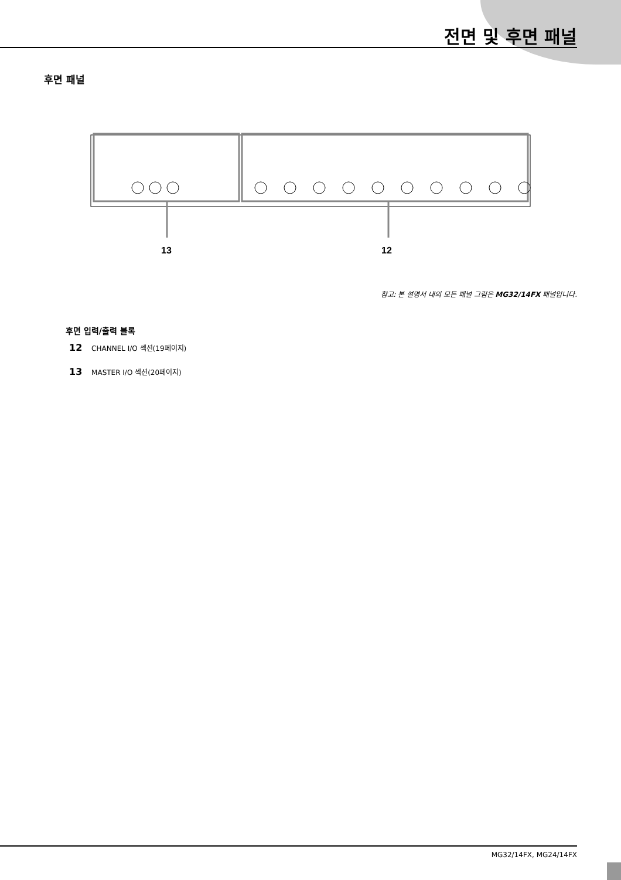전면 및 후면 패널
후면 패널
13
12
참고: 본 설명서 내의 모든 패널 그림은 MG32/14FX 패널입니다.
후면 입력/출력 블록
12 CHANNEL I/O 섹션(19페이지)
13 MASTER I/O 섹션(20페이지)
MG32/14FX, MG24/14FX